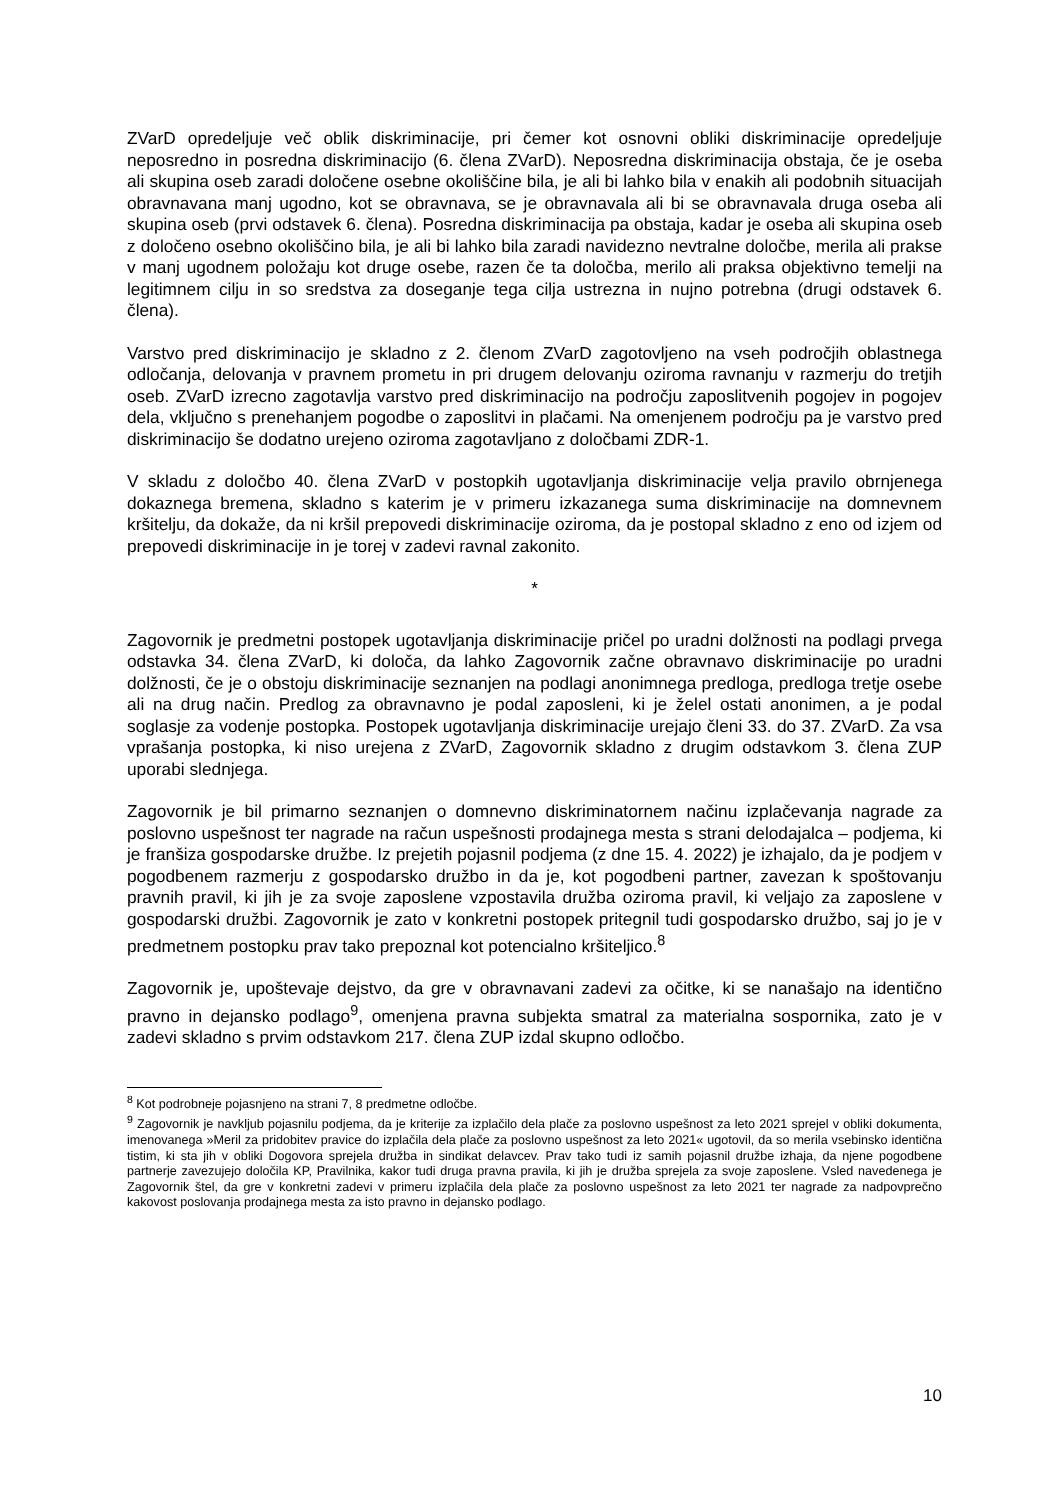ZVarD opredeljuje več oblik diskriminacije, pri čemer kot osnovni obliki diskriminacije opredeljuje neposredno in posredna diskriminacijo (6. člena ZVarD). Neposredna diskriminacija obstaja, če je oseba ali skupina oseb zaradi določene osebne okoliščine bila, je ali bi lahko bila v enakih ali podobnih situacijah obravnavana manj ugodno, kot se obravnava, se je obravnavala ali bi se obravnavala druga oseba ali skupina oseb (prvi odstavek 6. člena). Posredna diskriminacija pa obstaja, kadar je oseba ali skupina oseb z določeno osebno okoliščino bila, je ali bi lahko bila zaradi navidezno nevtralne določbe, merila ali prakse v manj ugodnem položaju kot druge osebe, razen če ta določba, merilo ali praksa objektivno temelji na legitimnem cilju in so sredstva za doseganje tega cilja ustrezna in nujno potrebna (drugi odstavek 6. člena).
Varstvo pred diskriminacijo je skladno z 2. členom ZVarD zagotovljeno na vseh področjih oblastnega odločanja, delovanja v pravnem prometu in pri drugem delovanju oziroma ravnanju v razmerju do tretjih oseb. ZVarD izrecno zagotavlja varstvo pred diskriminacijo na področju zaposlitvenih pogojev in pogojev dela, vključno s prenehanjem pogodbe o zaposlitvi in plačami. Na omenjenem področju pa je varstvo pred diskriminacijo še dodatno urejeno oziroma zagotavljano z določbami ZDR-1.
V skladu z določbo 40. člena ZVarD v postopkih ugotavljanja diskriminacije velja pravilo obrnjenega dokaznega bremena, skladno s katerim je v primeru izkazanega suma diskriminacije na domnevnem kršitelju, da dokaže, da ni kršil prepovedi diskriminacije oziroma, da je postopal skladno z eno od izjem od prepovedi diskriminacije in je torej v zadevi ravnal zakonito.
*
Zagovornik je predmetni postopek ugotavljanja diskriminacije pričel po uradni dolžnosti na podlagi prvega odstavka 34. člena ZVarD, ki določa, da lahko Zagovornik začne obravnavo diskriminacije po uradni dolžnosti, če je o obstoju diskriminacije seznanjen na podlagi anonimnega predloga, predloga tretje osebe ali na drug način. Predlog za obravnavno je podal zaposleni, ki je želel ostati anonimen, a je podal soglasje za vodenje postopka. Postopek ugotavljanja diskriminacije urejajo členi 33. do 37. ZVarD. Za vsa vprašanja postopka, ki niso urejena z ZVarD, Zagovornik skladno z drugim odstavkom 3. člena ZUP uporabi slednjega.
Zagovornik je bil primarno seznanjen o domnevno diskriminatornem načinu izplačevanja nagrade za poslovno uspešnost ter nagrade na račun uspešnosti prodajnega mesta s strani delodajalca – podjema, ki je franšiza gospodarske družbe. Iz prejetih pojasnil podjema (z dne 15. 4. 2022) je izhajalo, da je podjem v pogodbenem razmerju z gospodarsko družbo in da je, kot pogodbeni partner, zavezan k spoštovanju pravnih pravil, ki jih je za svoje zaposlene vzpostavila družba oziroma pravil, ki veljajo za zaposlene v gospodarski družbi. Zagovornik je zato v konkretni postopek pritegnil tudi gospodarsko družbo, saj jo je v predmetnem postopku prav tako prepoznal kot potencialno kršiteljico.<sup>8</sup>
Zagovornik je, upoštevaje dejstvo, da gre v obravnavani zadevi za očitke, ki se nanašajo na identično pravno in dejansko podlago<sup>9</sup>, omenjena pravna subjekta smatral za materialna sospornika, zato je v zadevi skladno s prvim odstavkom 217. člena ZUP izdal skupno odločbo.
<sup>8</sup> Kot podrobneje pojasnjeno na strani 7, 8 predmetne odločbe.
<sup>9</sup> Zagovornik je navkljub pojasnilu podjema, da je kriterije za izplačilo dela plače za poslovno uspešnost za leto 2021 sprejel v obliki dokumenta, imenovanega »Meril za pridobitev pravice do izplačila dela plače za poslovno uspešnost za leto 2021« ugotovil, da so merila vsebinsko identična tistim, ki sta jih v obliki Dogovora sprejela družba in sindikat delavcev. Prav tako tudi iz samih pojasnil družbe izhaja, da njene pogodbene partnerje zavezujejo določila KP, Pravilnika, kakor tudi druga pravna pravila, ki jih je družba sprejela za svoje zaposlene. Vsled navedenega je Zagovornik štel, da gre v konkretni zadevi v primeru izplačila dela plače za poslovno uspešnost za leto 2021 ter nagrade za nadpovprečno kakovost poslovanja prodajnega mesta za isto pravno in dejansko podlago.
10